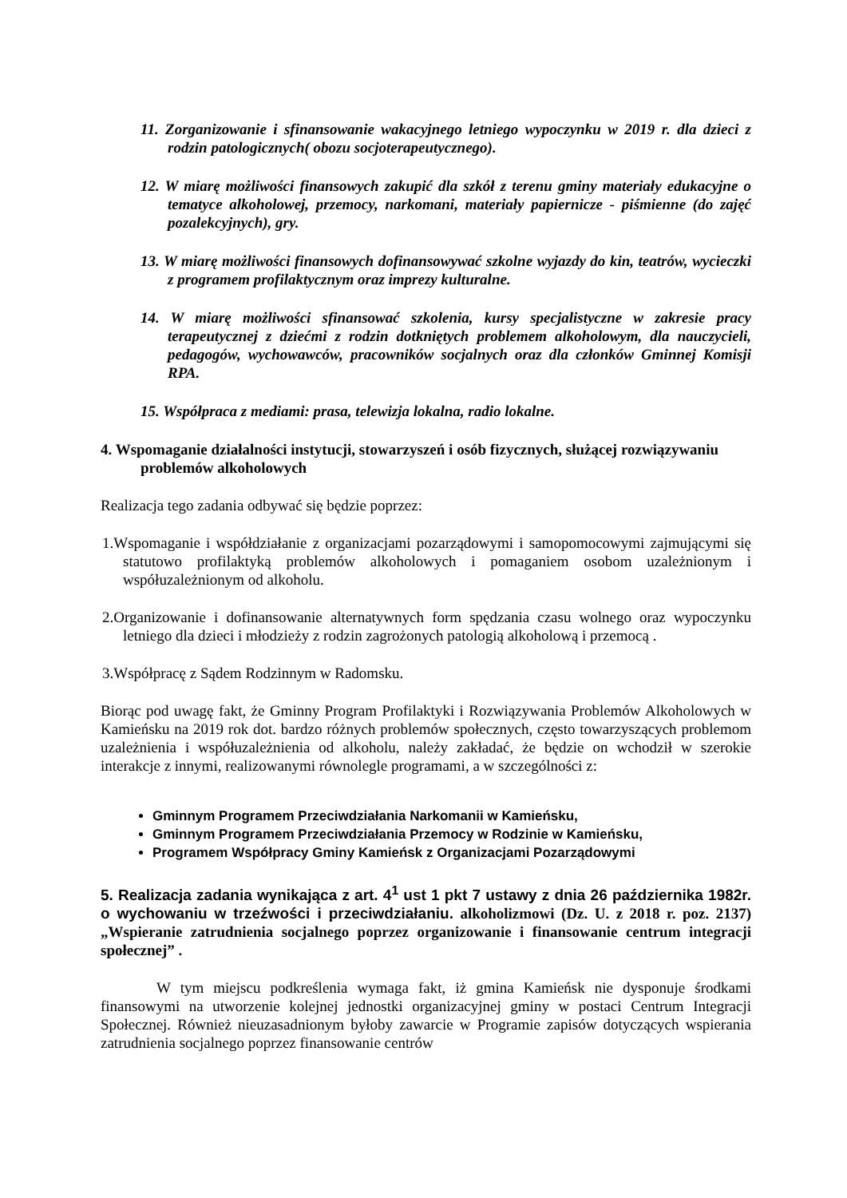11. Zorganizowanie i sfinansowanie wakacyjnego letniego wypoczynku w 2019 r. dla dzieci z rodzin patologicznych( obozu socjoterapeutycznego).
12. W miarę możliwości finansowych zakupić dla szkół z terenu gminy materiały edukacyjne o tematyce alkoholowej, przemocy, narkomani, materiały papiernicze - piśmienne (do zajęć pozalekcyjnych), gry.
13. W miarę możliwości finansowych dofinansowywać szkolne wyjazdy do kin, teatrów, wycieczki z programem profilaktycznym oraz imprezy kulturalne.
14. W miarę możliwości sfinansować szkolenia, kursy specjalistyczne w zakresie pracy terapeutycznej z dziećmi z rodzin dotkniętych problemem alkoholowym, dla nauczycieli, pedagogów, wychowawców, pracowników socjalnych oraz dla członków Gminnej Komisji RPA.
15. Współpraca z mediami: prasa, telewizja lokalna, radio lokalne.
4. Wspomaganie działalności instytucji, stowarzyszeń i osób fizycznych, służącej rozwiązywaniu problemów alkoholowych
Realizacja tego zadania odbywać się będzie poprzez:
1.Wspomaganie i współdziałanie z organizacjami pozarządowymi i samopomocowymi zajmującymi się statutowo profilaktyką problemów alkoholowych i pomaganiem osobom uzależnionym i współuzależnionym od alkoholu.
2.Organizowanie i dofinansowanie alternatywnych form spędzania czasu wolnego oraz wypoczynku letniego dla dzieci i młodzieży z rodzin zagrożonych patologią alkoholową i przemocą .
3.Współpracę z Sądem Rodzinnym w Radomsku.
Biorąc pod uwagę fakt, że Gminny Program Profilaktyki i Rozwiązywania Problemów Alkoholowych w Kamieńsku na 2019 rok dot. bardzo różnych problemów społecznych, często towarzyszących problemom uzależnienia i współuzależnienia od alkoholu, należy zakładać, że będzie on wchodził w szerokie interakcje z innymi, realizowanymi równolegle programami, a w szczególności z:
Gminnym Programem Przeciwdziałania Narkomanii w Kamieńsku,
Gminnym Programem Przeciwdziałania Przemocy w Rodzinie w Kamieńsku,
Programem Współpracy Gminy Kamieńsk z Organizacjami Pozarządowymi
5. Realizacja zadania wynikająca z art. 4<sup>1</sup> ust 1 pkt 7 ustawy z dnia 26 października 1982r. o wychowaniu w trzeźwości i przeciwdziałaniu. alkoholizmowi (Dz. U. z 2018 r. poz. 2137) „Wspieranie zatrudnienia socjalnego poprzez organizowanie i finansowanie centrum integracji społecznej” .
W tym miejscu podkreślenia wymaga fakt, iż gmina Kamieńsk nie dysponuje środkami finansowymi na utworzenie kolejnej jednostki organizacyjnej gminy w postaci Centrum Integracji Społecznej. Również nieuzasadnionym byłoby zawarcie w Programie zapisów dotyczących wspierania zatrudnienia socjalnego poprzez finansowanie centrów